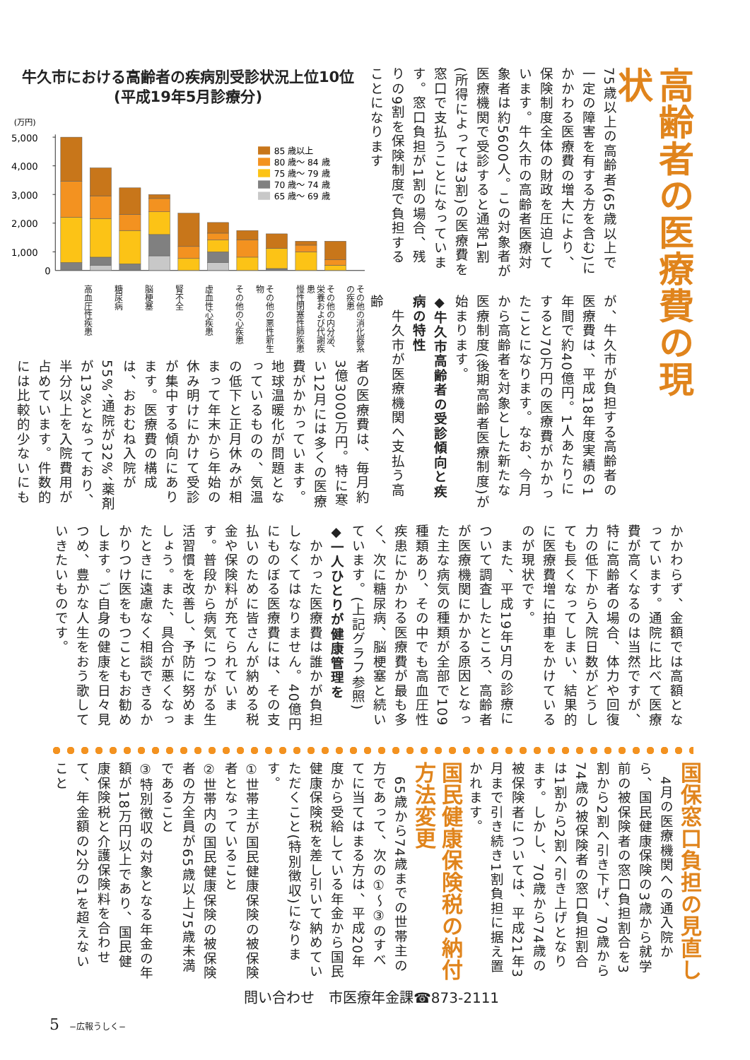高齢者の医療費の現状
75歳以上の高齢者(65歳以上で一定の障害を有する方を含む)にかかわる医療費の増大により、保険制度全体の財政を圧迫しています。牛久市の高齢者医療対象者は約5600人。この対象者が医療機関で受診すると通常1割(所得によっては3割)の医療費を窓口で支払うことになっています。窓口負担が1割の場合、残りの9割を保険制度で負担することになります
が、牛久市が負担する高齢者の医療費は、平成18年度実績の1年間で約40億円。1人あたりにすると70万円の医療費がかかったことになります。なお、今月から高齢者を対象とした新たな医療制度(後期高齢者医療制度)が始まります。
◆牛久市高齢者の受診傾向と疾病の特性
　牛久市が医療機関へ支払う高齢
牛久市における高齢者の疾病別受診状況上位10位
(平成19年5月診療分)
(万円)
5,000
4,000
3,000
2,000
1,000
0
85 歳以上
80 歳～ 84 歳
75 歳～ 79 歳
70 歳～ 74 歳
65 歳～ 69 歳
高血圧性疾患
糖尿病
脳梗塞
腎不全
虚血性心疾患
その他の心疾患
その他の悪性新生物
慢性閉塞性肺疾患
その他の内分泌、栄養および代謝疾患
その他の消化器系の疾患
者の医療費は、毎月約3億3000万円。特に寒い12月には多くの医療費がかかっています。地球温暖化が問題となっているものの、気温の低下と正月休みが相まって年末から年始の休み明けにかけて受診が集中する傾向にあります。医療費の構成は、おおむね入院が55%、通院が32%、薬剤が13%となっており、半分以上を入院費用が占めています。件数的には比較的少ないにも
かかわらず、金額では高額となっています。通院に比べて医療費が高くなるのは当然ですが、特に高齢者の場合、体力や回復力の低下から入院日数がどうしても長くなってしまい、結果的に医療費増に拍車をかけているのが現状です。
　また、平成19年5月の診療について調査したところ、高齢者が医療機関にかかる原因となった主な病気の種類が全部で109種類あり、その中でも高血圧性疾患にかかわる医療費が最も多く、次に糖尿病、脳梗塞と続いています。(上記グラフ参照)
◆一人ひとりが健康管理を
　かかった医療費は誰かが負担しなくてはなりません。40億円にものぼる医療費には、その支払いのために皆さんが納める税金や保険料が充てられています。普段から病気につながる生活習慣を改善し、予防に努めましょう。また、具合が悪くなったときに遠慮なく相談できるかかりつけ医をもつこともお勧めします。ご自身の健康を日々見つめ、豊かな人生をおう歌していきたいものです。
国保窓口負担の見直し
　4月の医療機関への通入院から、国民健康保険の3歳から就学前の被保険者の窓口負担割合を3割から2割へ引き下げ、70歳から74歳の被保険者の窓口負担割合は1割から2割へ引き上げとなります。しかし、70歳から74歳の被保険者については、平成21年3月まで引き続き1割負担に据え置かれます。
国民健康保険税の納付方法変更
　65歳から74歳までの世帯主の方であって、次の①～③のすべてに当てはまる方は、平成20年度から受給している年金から国民健康保険税を差し引いて納めていただくこと(特別徴収)になります。
①世帯主が国民健康保険の被保険者となっていること
②世帯内の国民健康保険の被保険者の方全員が65歳以上75歳未満であること
③特別徴収の対象となる年金の年額が18万円以上であり、国民健康保険税と介護保険料を合わせて、年金額の2分の1を超えないこと
問い合わせ　市医療年金課☎873-2111
5 −広報うしく−